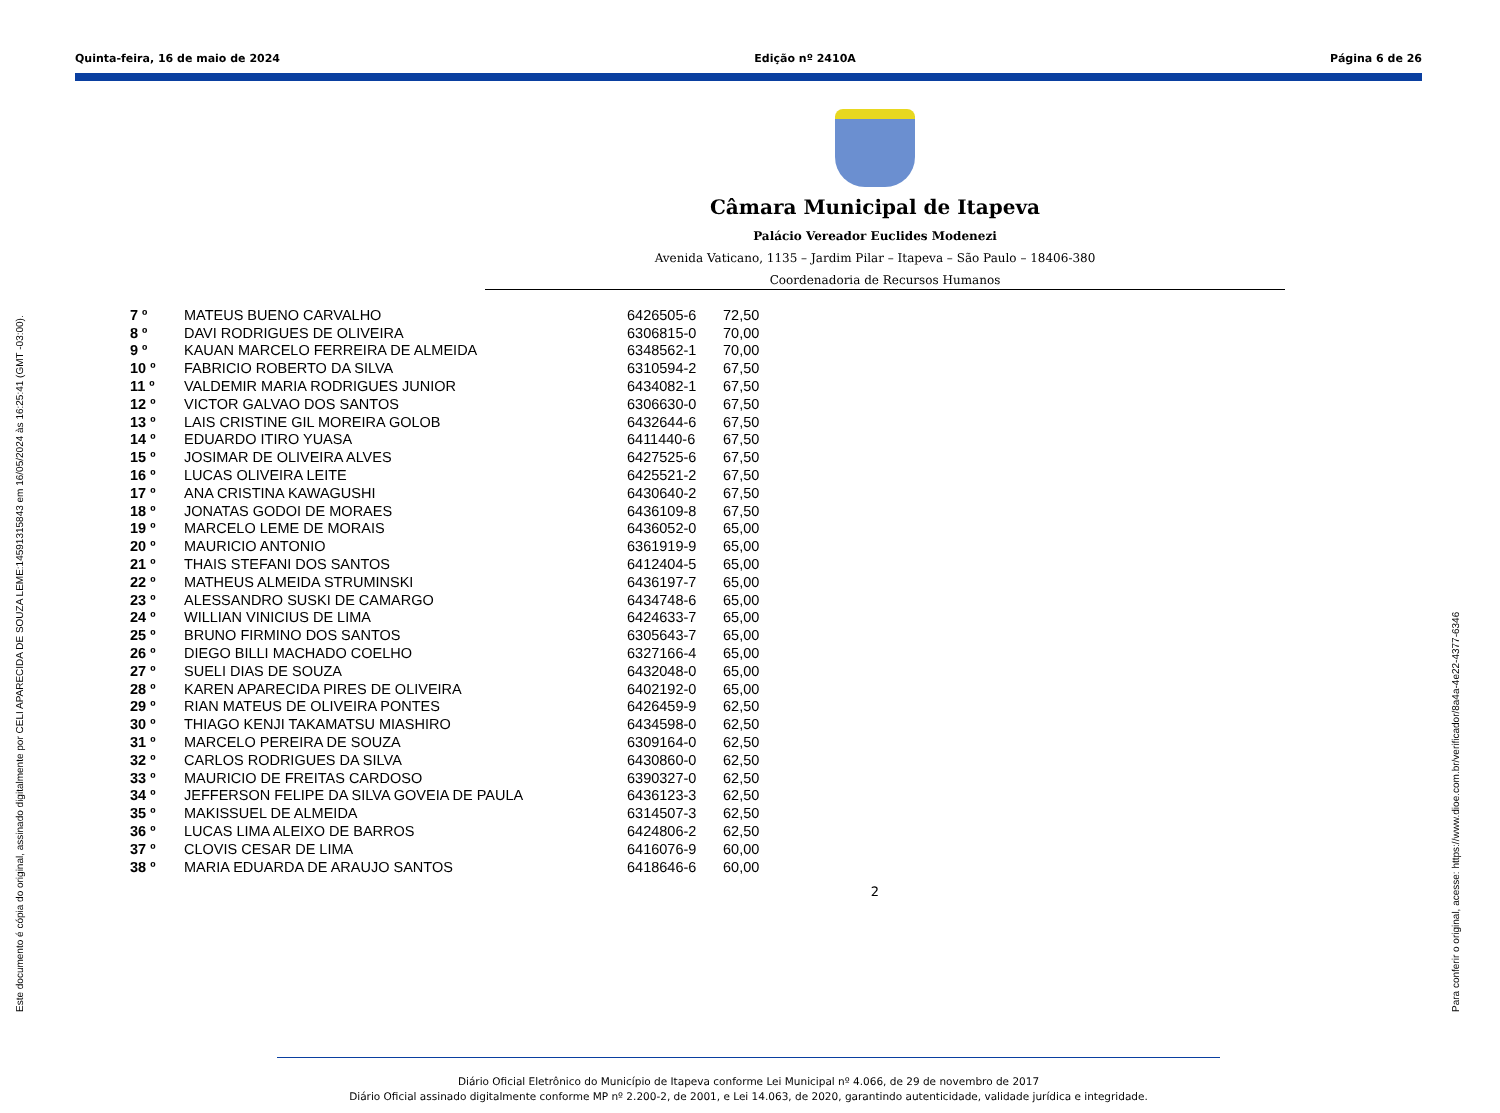Quinta-feira, 16 de maio de 2024 Edição nº 2410A Página 6 de 26
Câmara Municipal de Itapeva
Palácio Vereador Euclides Modenezi
Avenida Vaticano, 1135 – Jardim Pilar – Itapeva – São Paulo – 18406-380
Coordenadoria de Recursos Humanos
| 7 º | MATEUS BUENO CARVALHO | 6426505-6 | 72,50 |
| 8 º | DAVI RODRIGUES DE OLIVEIRA | 6306815-0 | 70,00 |
| 9 º | KAUAN MARCELO FERREIRA DE ALMEIDA | 6348562-1 | 70,00 |
| 10 º | FABRICIO ROBERTO DA SILVA | 6310594-2 | 67,50 |
| 11 º | VALDEMIR MARIA RODRIGUES JUNIOR | 6434082-1 | 67,50 |
| 12 º | VICTOR GALVAO DOS SANTOS | 6306630-0 | 67,50 |
| 13 º | LAIS CRISTINE GIL MOREIRA GOLOB | 6432644-6 | 67,50 |
| 14 º | EDUARDO ITIRO YUASA | 6411440-6 | 67,50 |
| 15 º | JOSIMAR DE OLIVEIRA ALVES | 6427525-6 | 67,50 |
| 16 º | LUCAS OLIVEIRA LEITE | 6425521-2 | 67,50 |
| 17 º | ANA CRISTINA KAWAGUSHI | 6430640-2 | 67,50 |
| 18 º | JONATAS GODOI DE MORAES | 6436109-8 | 67,50 |
| 19 º | MARCELO LEME DE MORAIS | 6436052-0 | 65,00 |
| 20 º | MAURICIO ANTONIO | 6361919-9 | 65,00 |
| 21 º | THAIS STEFANI DOS SANTOS | 6412404-5 | 65,00 |
| 22 º | MATHEUS ALMEIDA STRUMINSKI | 6436197-7 | 65,00 |
| 23 º | ALESSANDRO SUSKI DE CAMARGO | 6434748-6 | 65,00 |
| 24 º | WILLIAN VINICIUS DE LIMA | 6424633-7 | 65,00 |
| 25 º | BRUNO FIRMINO DOS SANTOS | 6305643-7 | 65,00 |
| 26 º | DIEGO BILLI MACHADO COELHO | 6327166-4 | 65,00 |
| 27 º | SUELI DIAS DE SOUZA | 6432048-0 | 65,00 |
| 28 º | KAREN APARECIDA PIRES DE OLIVEIRA | 6402192-0 | 65,00 |
| 29 º | RIAN MATEUS DE OLIVEIRA PONTES | 6426459-9 | 62,50 |
| 30 º | THIAGO KENJI TAKAMATSU MIASHIRO | 6434598-0 | 62,50 |
| 31 º | MARCELO PEREIRA DE SOUZA | 6309164-0 | 62,50 |
| 32 º | CARLOS RODRIGUES DA SILVA | 6430860-0 | 62,50 |
| 33 º | MAURICIO DE FREITAS CARDOSO | 6390327-0 | 62,50 |
| 34 º | JEFFERSON FELIPE DA SILVA GOVEIA DE PAULA | 6436123-3 | 62,50 |
| 35 º | MAKISSUEL DE ALMEIDA | 6314507-3 | 62,50 |
| 36 º | LUCAS LIMA ALEIXO DE BARROS | 6424806-2 | 62,50 |
| 37 º | CLOVIS CESAR DE LIMA | 6416076-9 | 60,00 |
| 38 º | MARIA EDUARDA DE ARAUJO SANTOS | 6418646-6 | 60,00 |
2
Este documento é cópia do original, assinado digitalmente por CELI APARECIDA DE SOUZA LEME:14591315843 em 16/05/2024 às 16:25:41 (GMT -03:00).
Para conferir o original, acesse: https://www.dioe.com.br/verificador/8a4a-4e22-4377-6346
Diário Oficial Eletrônico do Município de Itapeva conforme Lei Municipal nº 4.066, de 29 de novembro de 2017
Diário Oficial assinado digitalmente conforme MP nº 2.200-2, de 2001, e Lei 14.063, de 2020, garantindo autenticidade, validade jurídica e integridade.